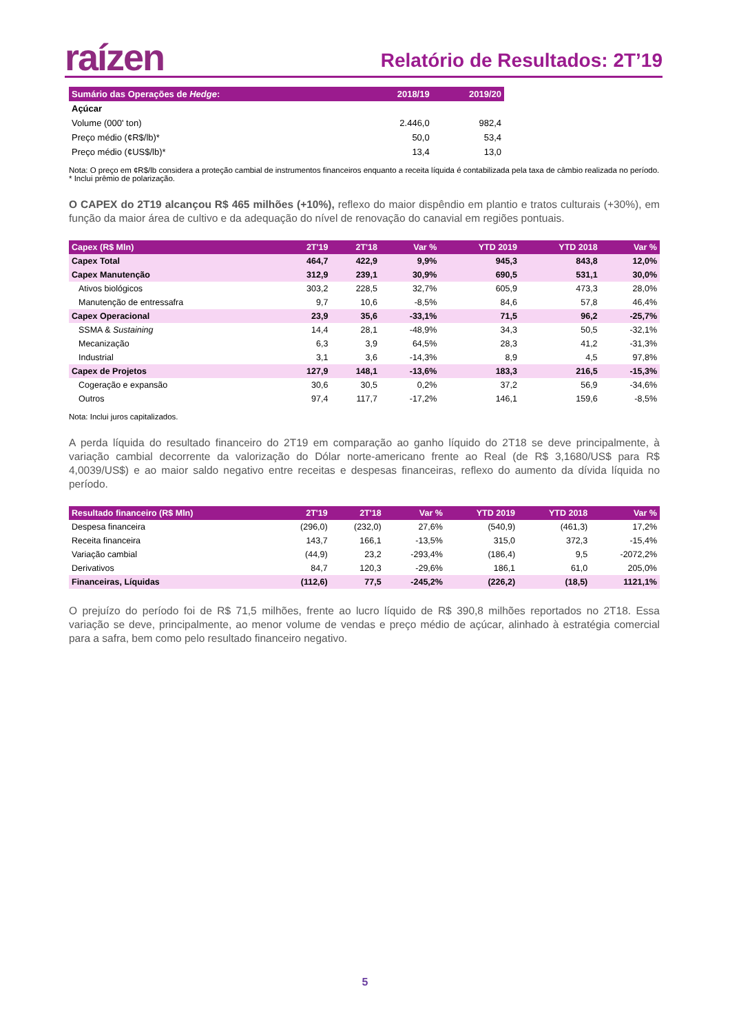raízen
Relatório de Resultados: 2T’19
| Sumário das Operações de Hedge : | 2018/19 | 2019/20 |
| --- | --- | --- |
| Açúcar | | |
| Volume (000' ton) | 2.446,0 | 982,4 |
| Preço médio (¢R$/lb)* | 50,0 | 53,4 |
| Preço médio (¢US$/lb)* | 13,4 | 13,0 |
Nota: O preço em ¢R$/lb considera a proteção cambial de instrumentos financeiros enquanto a receita líquida é contabilizada pela taxa de câmbio realizada no período.
* Inclui prêmio de polarização.
O CAPEX do 2T19 alcançou R$ 465 milhões (+10%), reflexo do maior dispêndio em plantio e tratos culturais (+30%), em função da maior área de cultivo e da adequação do nível de renovação do canavial em regiões pontuais.
| Capex (R$ Mln) | 2T'19 | 2T'18 | Var % | YTD 2019 | YTD 2018 | Var % |
| --- | --- | --- | --- | --- | --- | --- |
| Capex Total | 464,7 | 422,9 | 9,9% | 945,3 | 843,8 | 12,0% |
| Capex Manutenção | 312,9 | 239,1 | 30,9% | 690,5 | 531,1 | 30,0% |
| Ativos biológicos | 303,2 | 228,5 | 32,7% | 605,9 | 473,3 | 28,0% |
| Manutenção de entressafra | 9,7 | 10,6 | -8,5% | 84,6 | 57,8 | 46,4% |
| Capex Operacional | 23,9 | 35,6 | -33,1% | 71,5 | 96,2 | -25,7% |
| SSMA & Sustaining | 14,4 | 28,1 | -48,9% | 34,3 | 50,5 | -32,1% |
| Mecanização | 6,3 | 3,9 | 64,5% | 28,3 | 41,2 | -31,3% |
| Industrial | 3,1 | 3,6 | -14,3% | 8,9 | 4,5 | 97,8% |
| Capex de Projetos | 127,9 | 148,1 | -13,6% | 183,3 | 216,5 | -15,3% |
| Cogeração e expansão | 30,6 | 30,5 | 0,2% | 37,2 | 56,9 | -34,6% |
| Outros | 97,4 | 117,7 | -17,2% | 146,1 | 159,6 | -8,5% |
Nota: Inclui juros capitalizados.
A perda líquida do resultado financeiro do 2T19 em comparação ao ganho líquido do 2T18 se deve principalmente, à variação cambial decorrente da valorização do Dólar norte-americano frente ao Real (de R$ 3,1680/US$ para R$ 4,0039/US$) e ao maior saldo negativo entre receitas e despesas financeiras, reflexo do aumento da dívida líquida no período.
| Resultado financeiro (R$ Mln) | 2T'19 | 2T'18 | Var % | YTD 2019 | YTD 2018 | Var % |
| --- | --- | --- | --- | --- | --- | --- |
| Despesa financeira | (296,0) | (232,0) | 27,6% | (540,9) | (461,3) | 17,2% |
| Receita financeira | 143,7 | 166,1 | -13,5% | 315,0 | 372,3 | -15,4% |
| Variação cambial | (44,9) | 23,2 | -293,4% | (186,4) | 9,5 | -2072,2% |
| Derivativos | 84,7 | 120,3 | -29,6% | 186,1 | 61,0 | 205,0% |
| Financeiras, Líquidas | (112,6) | 77,5 | -245,2% | (226,2) | (18,5) | 1121,1% |
O prejuízo do período foi de R$ 71,5 milhões, frente ao lucro líquido de R$ 390,8 milhões reportados no 2T18. Essa variação se deve, principalmente, ao menor volume de vendas e preço médio de açúcar, alinhado à estratégia comercial para a safra, bem como pelo resultado financeiro negativo.
5